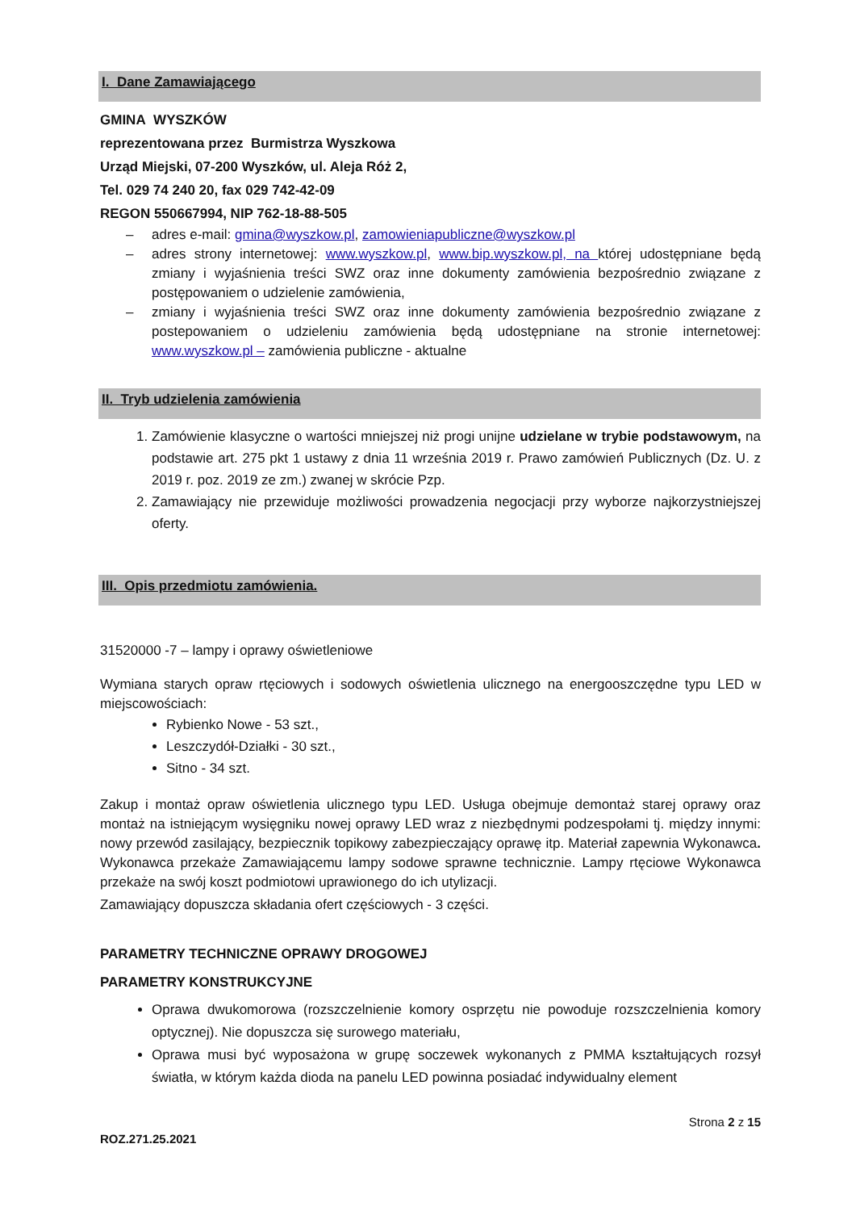I. Dane Zamawiającego
GMINA WYSZKÓW
reprezentowana przez Burmistrza Wyszkowa
Urząd Miejski, 07-200 Wyszków, ul. Aleja Róż 2,
Tel. 029 74 240 20, fax 029 742-42-09
REGON 550667994, NIP 762-18-88-505
– adres e-mail: gmina@wyszkow.pl, zamowieniapubliczne@wyszkow.pl
– adres strony internetowej: www.wyszkow.pl, www.bip.wyszkow.pl, na której udostępniane będą zmiany i wyjaśnienia treści SWZ oraz inne dokumenty zamówienia bezpośrednio związane z postępowaniem o udzielenie zamówienia,
– zmiany i wyjaśnienia treści SWZ oraz inne dokumenty zamówienia bezpośrednio związane z postepowaniem o udzieleniu zamówienia będą udostępniane na stronie internetowej: www.wyszkow.pl – zamówienia publiczne - aktualne
II. Tryb udzielenia zamówienia
1. Zamówienie klasyczne o wartości mniejszej niż progi unijne udzielane w trybie podstawowym, na podstawie art. 275 pkt 1 ustawy z dnia 11 września 2019 r. Prawo zamówień Publicznych (Dz. U. z 2019 r. poz. 2019 ze zm.) zwanej w skrócie Pzp.
2. Zamawiający nie przewiduje możliwości prowadzenia negocjacji przy wyborze najkorzystniejszej oferty.
III. Opis przedmiotu zamówienia.
31520000 -7 – lampy i oprawy oświetleniowe
Wymiana starych opraw rtęciowych i sodowych oświetlenia ulicznego na energooszczędne typu LED w miejscowościach:
Rybienko Nowe - 53 szt.,
Leszczydół-Działki - 30 szt.,
Sitno - 34 szt.
Zakup i montaż opraw oświetlenia ulicznego typu LED. Usługa obejmuje demontaż starej oprawy oraz montaż na istniejącym wysięgniku nowej oprawy LED wraz z niezbędnymi podzespołami tj. między innymi: nowy przewód zasilający, bezpiecznik topikowy zabezpieczający oprawę itp. Materiał zapewnia Wykonawca. Wykonawca przekaże Zamawiającemu lampy sodowe sprawne technicznie. Lampy rtęciowe Wykonawca przekaże na swój koszt podmiotowi uprawionego do ich utylizacji.
Zamawiający dopuszcza składania ofert częściowych - 3 części.
PARAMETRY TECHNICZNE OPRAWY DROGOWEJ
PARAMETRY KONSTRUKCYJNE
Oprawa dwukomorowa (rozszczelnienie komory osprzętu nie powoduje rozszczelnienia komory optycznej). Nie dopuszcza się surowego materiału,
Oprawa musi być wyposażona w grupę soczewek wykonanych z PMMA kształtujących rozsył światła, w którym każda dioda na panelu LED powinna posiadać indywidualny element
Strona 2 z 15
ROZ.271.25.2021